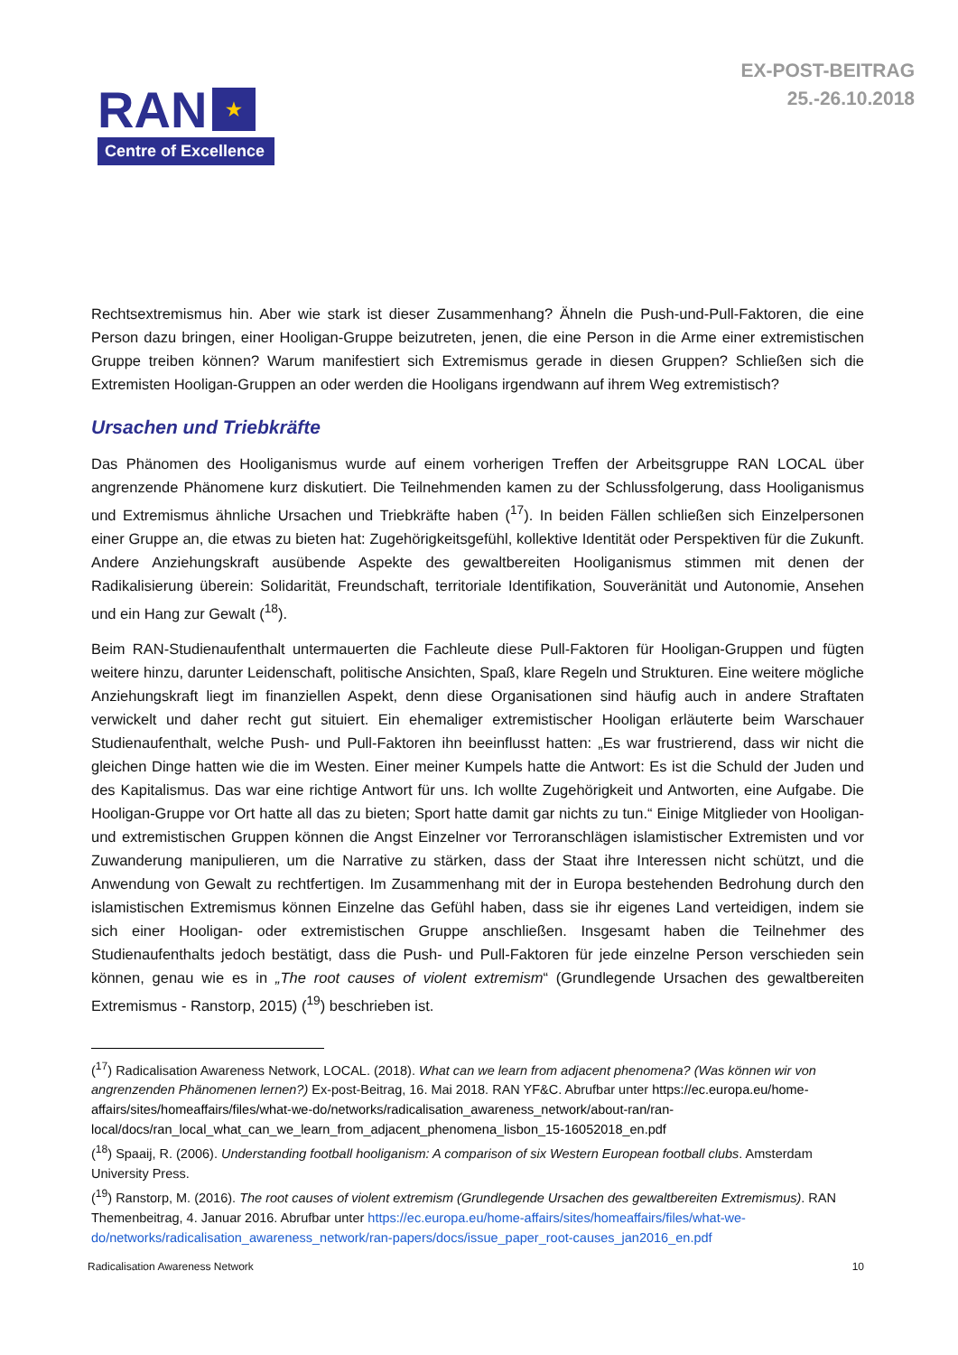RAN
★
Centre of Excellence
EX-POST-BEITRAG
25.-26.10.2018
Rechtsextremismus hin. Aber wie stark ist dieser Zusammenhang? Ähneln die Push-und-Pull-Faktoren, die eine Person dazu bringen, einer Hooligan-Gruppe beizutreten, jenen, die eine Person in die Arme einer extremistischen Gruppe treiben können? Warum manifestiert sich Extremismus gerade in diesen Gruppen? Schließen sich die Extremisten Hooligan-Gruppen an oder werden die Hooligans irgendwann auf ihrem Weg extremistisch?
Ursachen und Triebkräfte
Das Phänomen des Hooliganismus wurde auf einem vorherigen Treffen der Arbeitsgruppe RAN LOCAL über angrenzende Phänomene kurz diskutiert. Die Teilnehmenden kamen zu der Schlussfolgerung, dass Hooliganismus und Extremismus ähnliche Ursachen und Triebkräfte haben (<sup>17</sup>). In beiden Fällen schließen sich Einzelpersonen einer Gruppe an, die etwas zu bieten hat: Zugehörigkeitsgefühl, kollektive Identität oder Perspektiven für die Zukunft. Andere Anziehungskraft ausübende Aspekte des gewaltbereiten Hooliganismus stimmen mit denen der Radikalisierung überein: Solidarität, Freundschaft, territoriale Identifikation, Souveränität und Autonomie, Ansehen und ein Hang zur Gewalt (<sup>18</sup>).
Beim RAN-Studienaufenthalt untermauerten die Fachleute diese Pull-Faktoren für Hooligan-Gruppen und fügten weitere hinzu, darunter Leidenschaft, politische Ansichten, Spaß, klare Regeln und Strukturen. Eine weitere mögliche Anziehungskraft liegt im finanziellen Aspekt, denn diese Organisationen sind häufig auch in andere Straftaten verwickelt und daher recht gut situiert. Ein ehemaliger extremistischer Hooligan erläuterte beim Warschauer Studienaufenthalt, welche Push- und Pull-Faktoren ihn beeinflusst hatten: „Es war frustrierend, dass wir nicht die gleichen Dinge hatten wie die im Westen. Einer meiner Kumpels hatte die Antwort: Es ist die Schuld der Juden und des Kapitalismus. Das war eine richtige Antwort für uns. Ich wollte Zugehörigkeit und Antworten, eine Aufgabe. Die Hooligan-Gruppe vor Ort hatte all das zu bieten; Sport hatte damit gar nichts zu tun.“ Einige Mitglieder von Hooligan- und extremistischen Gruppen können die Angst Einzelner vor Terroranschlägen islamistischer Extremisten und vor Zuwanderung manipulieren, um die Narrative zu stärken, dass der Staat ihre Interessen nicht schützt, und die Anwendung von Gewalt zu rechtfertigen. Im Zusammenhang mit der in Europa bestehenden Bedrohung durch den islamistischen Extremismus können Einzelne das Gefühl haben, dass sie ihr eigenes Land verteidigen, indem sie sich einer Hooligan- oder extremistischen Gruppe anschließen. Insgesamt haben die Teilnehmer des Studienaufenthalts jedoch bestätigt, dass die Push- und Pull-Faktoren für jede einzelne Person verschieden sein können, genau wie es in „The root causes of violent extremism“ (Grundlegende Ursachen des gewaltbereiten Extremismus - Ranstorp, 2015) (<sup>19</sup>) beschrieben ist.
(<sup>17</sup>) Radicalisation Awareness Network, LOCAL. (2018). What can we learn from adjacent phenomena? (Was können wir von angrenzenden Phänomenen lernen?) Ex-post-Beitrag, 16. Mai 2018. RAN YF&C. Abrufbar unter https://ec.europa.eu/home-affairs/sites/homeaffairs/files/what-we-do/networks/radicalisation_awareness_network/about-ran/ran-local/docs/ran_local_what_can_we_learn_from_adjacent_phenomena_lisbon_15-16052018_en.pdf
(<sup>18</sup>) Spaaij, R. (2006). Understanding football hooliganism: A comparison of six Western European football clubs. Amsterdam University Press.
(<sup>19</sup>) Ranstorp, M. (2016). The root causes of violent extremism (Grundlegende Ursachen des gewaltbereiten Extremismus). RAN Themenbeitrag, 4. Januar 2016. Abrufbar unter https://ec.europa.eu/home-affairs/sites/homeaffairs/files/what-we-do/networks/radicalisation_awareness_network/ran-papers/docs/issue_paper_root-causes_jan2016_en.pdf
Radicalisation Awareness Network 10